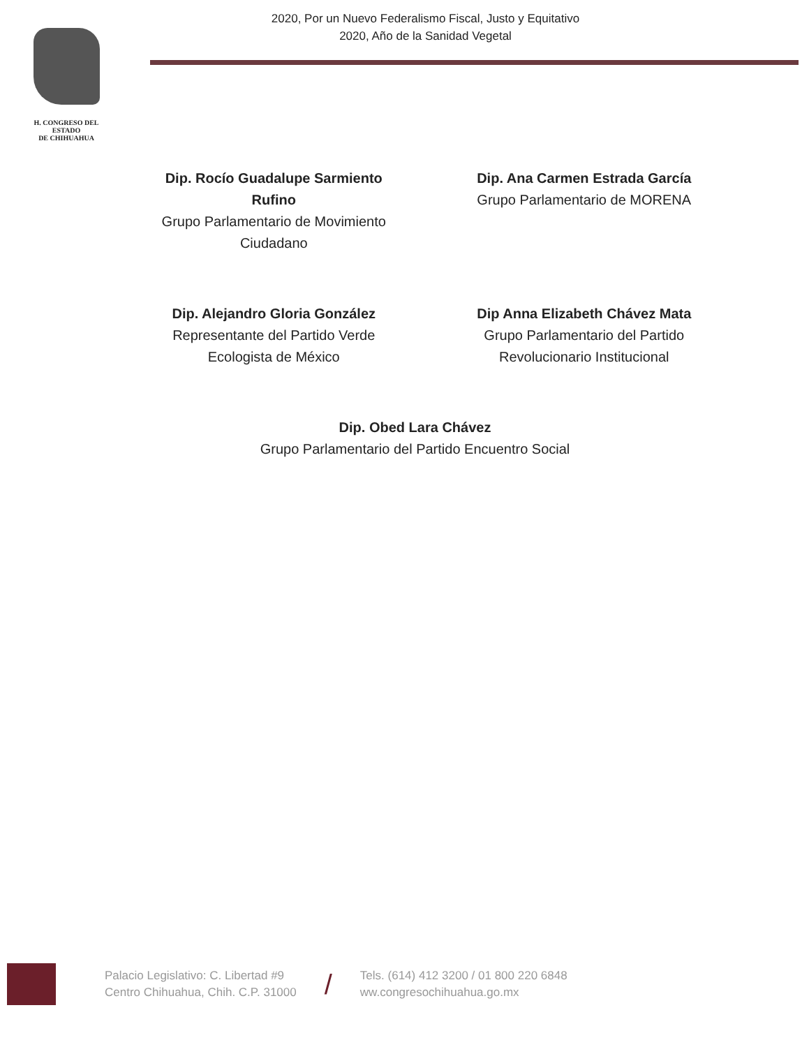H. CONGRESO DEL ESTADO
DE CHIHUAHUA
2020, Por un Nuevo Federalismo Fiscal, Justo y Equitativo
2020, Año de la Sanidad Vegetal
Dip. Rocío Guadalupe Sarmiento Rufino
Grupo Parlamentario de Movimiento Ciudadano
Dip. Ana Carmen Estrada García
Grupo Parlamentario de MORENA
Dip. Alejandro Gloria González
Representante del Partido Verde Ecologista de México
Dip Anna Elizabeth Chávez Mata
Grupo Parlamentario del Partido Revolucionario Institucional
Dip. Obed Lara Chávez
Grupo Parlamentario del Partido Encuentro Social
Palacio Legislativo: C. Libertad #9
Centro Chihuahua, Chih. C.P. 31000
/
Tels. (614) 412 3200 / 01 800 220 6848
ww.congresochihuahua.go.mx